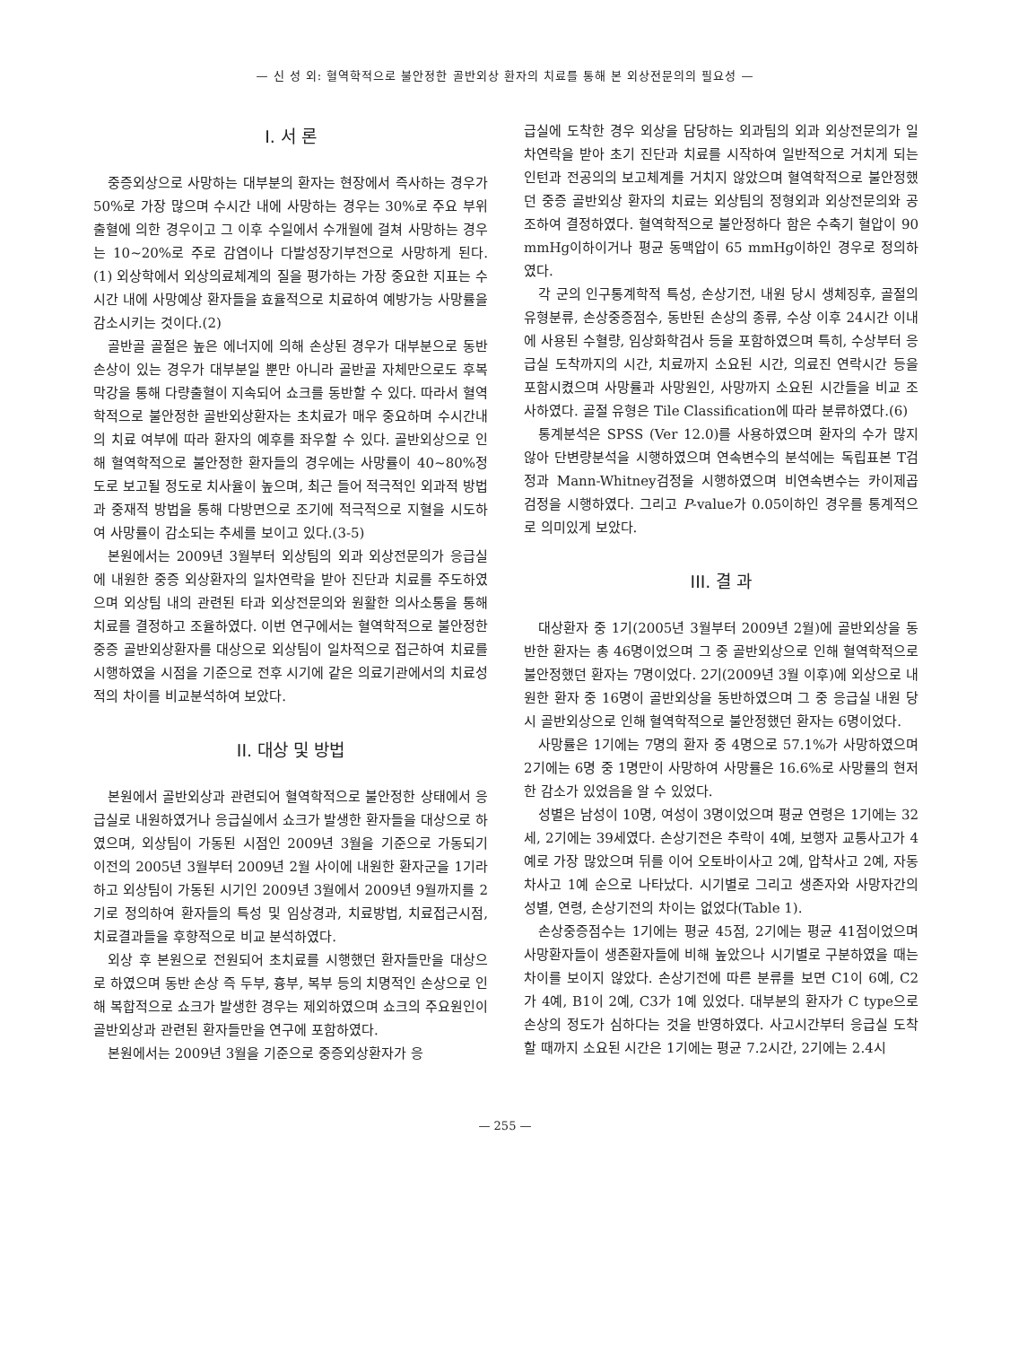— 신 성 외: 혈역학적으로 불안정한 골반외상 환자의 치료를 통해 본 외상전문의의 필요성 —
I. 서 론
중증외상으로 사망하는 대부분의 환자는 현장에서 즉사하는 경우가 50%로 가장 많으며 수시간 내에 사망하는 경우는 30%로 주요 부위 출혈에 의한 경우이고 그 이후 수일에서 수개월에 걸쳐 사망하는 경우는 10~20%로 주로 감염이나 다발성장기부전으로 사망하게 된다.(1) 외상학에서 외상의료체계의 질을 평가하는 가장 중요한 지표는 수시간 내에 사망예상 환자들을 효율적으로 치료하여 예방가능 사망률을 감소시키는 것이다.(2)
골반골 골절은 높은 에너지에 의해 손상된 경우가 대부분으로 동반손상이 있는 경우가 대부분일 뿐만 아니라 골반골 자체만으로도 후복막강을 통해 다량출혈이 지속되어 쇼크를 동반할 수 있다. 따라서 혈역학적으로 불안정한 골반외상환자는 초치료가 매우 중요하며 수시간내의 치료 여부에 따라 환자의 예후를 좌우할 수 있다. 골반외상으로 인해 혈역학적으로 불안정한 환자들의 경우에는 사망률이 40~80%정도로 보고될 정도로 치사율이 높으며, 최근 들어 적극적인 외과적 방법과 중재적 방법을 통해 다방면으로 조기에 적극적으로 지혈을 시도하여 사망률이 감소되는 추세를 보이고 있다.(3-5)
본원에서는 2009년 3월부터 외상팀의 외과 외상전문의가 응급실에 내원한 중증 외상환자의 일차연락을 받아 진단과 치료를 주도하였으며 외상팀 내의 관련된 타과 외상전문의와 원활한 의사소통을 통해 치료를 결정하고 조율하였다. 이번 연구에서는 혈역학적으로 불안정한 중증 골반외상환자를 대상으로 외상팀이 일차적으로 접근하여 치료를 시행하였을 시점을 기준으로 전후 시기에 같은 의료기관에서의 치료성적의 차이를 비교분석하여 보았다.
II. 대상 및 방법
본원에서 골반외상과 관련되어 혈역학적으로 불안정한 상태에서 응급실로 내원하였거나 응급실에서 쇼크가 발생한 환자들을 대상으로 하였으며, 외상팀이 가동된 시점인 2009년 3월을 기준으로 가동되기 이전의 2005년 3월부터 2009년 2월 사이에 내원한 환자군을 1기라 하고 외상팀이 가동된 시기인 2009년 3월에서 2009년 9월까지를 2기로 정의하여 환자들의 특성 및 임상경과, 치료방법, 치료접근시점, 치료결과들을 후향적으로 비교 분석하였다.
외상 후 본원으로 전원되어 초치료를 시행했던 환자들만을 대상으로 하였으며 동반 손상 즉 두부, 흉부, 복부 등의 치명적인 손상으로 인해 복합적으로 쇼크가 발생한 경우는 제외하였으며 쇼크의 주요원인이 골반외상과 관련된 환자들만을 연구에 포함하였다.
본원에서는 2009년 3월을 기준으로 중증외상환자가 응
급실에 도착한 경우 외상을 담당하는 외과팀의 외과 외상전문의가 일차연락을 받아 초기 진단과 치료를 시작하여 일반적으로 거치게 되는 인턴과 전공의의 보고체계를 거치지 않았으며 혈역학적으로 불안정했던 중증 골반외상 환자의 치료는 외상팀의 정형외과 외상전문의와 공조하여 결정하였다. 혈역학적으로 불안정하다 함은 수축기 혈압이 90 mmHg이하이거나 평균 동맥압이 65 mmHg이하인 경우로 정의하였다.
각 군의 인구통계학적 특성, 손상기전, 내원 당시 생체징후, 골절의 유형분류, 손상중증점수, 동반된 손상의 종류, 수상 이후 24시간 이내에 사용된 수혈량, 임상화학검사 등을 포함하였으며 특히, 수상부터 응급실 도착까지의 시간, 치료까지 소요된 시간, 의료진 연락시간 등을 포함시켰으며 사망률과 사망원인, 사망까지 소요된 시간들을 비교 조사하였다. 골절 유형은 Tile Classification에 따라 분류하였다.(6)
통계분석은 SPSS (Ver 12.0)를 사용하였으며 환자의 수가 많지 않아 단변량분석을 시행하였으며 연속변수의 분석에는 독립표본 T검정과 Mann-Whitney검정을 시행하였으며 비연속변수는 카이제곱 검정을 시행하였다. 그리고 P-value가 0.05이하인 경우를 통계적으로 의미있게 보았다.
III. 결 과
대상환자 중 1기(2005년 3월부터 2009년 2월)에 골반외상을 동반한 환자는 총 46명이었으며 그 중 골반외상으로 인해 혈역학적으로 불안정했던 환자는 7명이었다. 2기(2009년 3월 이후)에 외상으로 내원한 환자 중 16명이 골반외상을 동반하였으며 그 중 응급실 내원 당시 골반외상으로 인해 혈역학적으로 불안정했던 환자는 6명이었다.
사망률은 1기에는 7명의 환자 중 4명으로 57.1%가 사망하였으며 2기에는 6명 중 1명만이 사망하여 사망률은 16.6%로 사망률의 현저한 감소가 있었음을 알 수 있었다.
성별은 남성이 10명, 여성이 3명이었으며 평균 연령은 1기에는 32세, 2기에는 39세였다. 손상기전은 추락이 4예, 보행자 교통사고가 4예로 가장 많았으며 뒤를 이어 오토바이사고 2예, 압착사고 2예, 자동차사고 1예 순으로 나타났다. 시기별로 그리고 생존자와 사망자간의 성별, 연령, 손상기전의 차이는 없었다(Table 1).
손상중증점수는 1기에는 평균 45점, 2기에는 평균 41점이었으며 사망환자들이 생존환자들에 비해 높았으나 시기별로 구분하였을 때는 차이를 보이지 않았다. 손상기전에 따른 분류를 보면 C1이 6예, C2가 4예, B1이 2예, C3가 1예 있었다. 대부분의 환자가 C type으로 손상의 정도가 심하다는 것을 반영하였다. 사고시간부터 응급실 도착할 때까지 소요된 시간은 1기에는 평균 7.2시간, 2기에는 2.4시
— 255 —